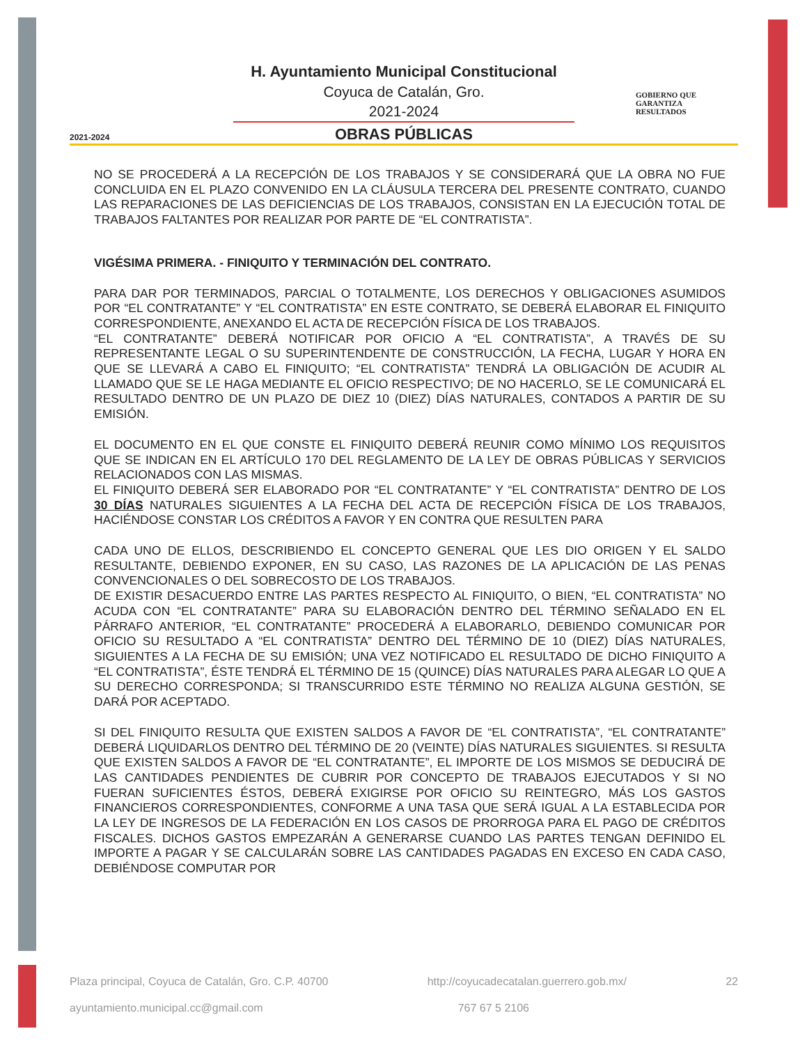2021-2024
GOBIERNO QUE
GARANTIZA
RESULTADOS
H. Ayuntamiento Municipal Constitucional
Coyuca de Catalán, Gro.
2021-2024
OBRAS PÚBLICAS
NO SE PROCEDERÁ A LA RECEPCIÓN DE LOS TRABAJOS Y SE CONSIDERARÁ QUE LA OBRA NO FUE CONCLUIDA EN EL PLAZO CONVENIDO EN LA CLÁUSULA TERCERA DEL PRESENTE CONTRATO, CUANDO LAS REPARACIONES DE LAS DEFICIENCIAS DE LOS TRABAJOS, CONSISTAN EN LA EJECUCIÓN TOTAL DE TRABAJOS FALTANTES POR REALIZAR POR PARTE DE “EL CONTRATISTA”.
VIGÉSIMA PRIMERA. - FINIQUITO Y TERMINACIÓN DEL CONTRATO.
PARA DAR POR TERMINADOS, PARCIAL O TOTALMENTE, LOS DERECHOS Y OBLIGACIONES ASUMIDOS POR “EL CONTRATANTE” Y “EL CONTRATISTA” EN ESTE CONTRATO, SE DEBERÁ ELABORAR EL FINIQUITO CORRESPONDIENTE, ANEXANDO EL ACTA DE RECEPCIÓN FÍSICA DE LOS TRABAJOS.
“EL CONTRATANTE” DEBERÁ NOTIFICAR POR OFICIO A “EL CONTRATISTA”, A TRAVÉS DE SU REPRESENTANTE LEGAL O SU SUPERINTENDENTE DE CONSTRUCCIÓN, LA FECHA, LUGAR Y HORA EN QUE SE LLEVARÁ A CABO EL FINIQUITO; “EL CONTRATISTA” TENDRÁ LA OBLIGACIÓN DE ACUDIR AL LLAMADO QUE SE LE HAGA MEDIANTE EL OFICIO RESPECTIVO; DE NO HACERLO, SE LE COMUNICARÁ EL RESULTADO DENTRO DE UN PLAZO DE DIEZ 10 (DIEZ) DÍAS NATURALES, CONTADOS A PARTIR DE SU EMISIÓN.
EL DOCUMENTO EN EL QUE CONSTE EL FINIQUITO DEBERÁ REUNIR COMO MÍNIMO LOS REQUISITOS QUE SE INDICAN EN EL ARTÍCULO 170 DEL REGLAMENTO DE LA LEY DE OBRAS PÚBLICAS Y SERVICIOS RELACIONADOS CON LAS MISMAS.
EL FINIQUITO DEBERÁ SER ELABORADO POR “EL CONTRATANTE” Y “EL CONTRATISTA” DENTRO DE LOS 30 DÍAS NATURALES SIGUIENTES A LA FECHA DEL ACTA DE RECEPCIÓN FÍSICA DE LOS TRABAJOS, HACIÉNDOSE CONSTAR LOS CRÉDITOS A FAVOR Y EN CONTRA QUE RESULTEN PARA
CADA UNO DE ELLOS, DESCRIBIENDO EL CONCEPTO GENERAL QUE LES DIO ORIGEN Y EL SALDO RESULTANTE, DEBIENDO EXPONER, EN SU CASO, LAS RAZONES DE LA APLICACIÓN DE LAS PENAS CONVENCIONALES O DEL SOBRECOSTO DE LOS TRABAJOS.
DE EXISTIR DESACUERDO ENTRE LAS PARTES RESPECTO AL FINIQUITO, O BIEN, “EL CONTRATISTA” NO ACUDA CON “EL CONTRATANTE” PARA SU ELABORACIÓN DENTRO DEL TÉRMINO SEÑALADO EN EL PÁRRAFO ANTERIOR, “EL CONTRATANTE” PROCEDERÁ A ELABORARLO, DEBIENDO COMUNICAR POR OFICIO SU RESULTADO A “EL CONTRATISTA” DENTRO DEL TÉRMINO DE 10 (DIEZ) DÍAS NATURALES, SIGUIENTES A LA FECHA DE SU EMISIÓN; UNA VEZ NOTIFICADO EL RESULTADO DE DICHO FINIQUITO A “EL CONTRATISTA”, ÉSTE TENDRÁ EL TÉRMINO DE 15 (QUINCE) DÍAS NATURALES PARA ALEGAR LO QUE A SU DERECHO CORRESPONDA; SI TRANSCURRIDO ESTE TÉRMINO NO REALIZA ALGUNA GESTIÓN, SE DARÁ POR ACEPTADO.
SI DEL FINIQUITO RESULTA QUE EXISTEN SALDOS A FAVOR DE “EL CONTRATISTA”, “EL CONTRATANTE” DEBERÁ LIQUIDARLOS DENTRO DEL TÉRMINO DE 20 (VEINTE) DÍAS NATURALES SIGUIENTES. SI RESULTA QUE EXISTEN SALDOS A FAVOR DE “EL CONTRATANTE”, EL IMPORTE DE LOS MISMOS SE DEDUCIRÁ DE LAS CANTIDADES PENDIENTES DE CUBRIR POR CONCEPTO DE TRABAJOS EJECUTADOS Y SI NO FUERAN SUFICIENTES ÉSTOS, DEBERÁ EXIGIRSE POR OFICIO SU REINTEGRO, MÁS LOS GASTOS FINANCIEROS CORRESPONDIENTES, CONFORME A UNA TASA QUE SERÁ IGUAL A LA ESTABLECIDA POR LA LEY DE INGRESOS DE LA FEDERACIÓN EN LOS CASOS DE PRORROGA PARA EL PAGO DE CRÉDITOS FISCALES. DICHOS GASTOS EMPEZARÁN A GENERARSE CUANDO LAS PARTES TENGAN DEFINIDO EL IMPORTE A PAGAR Y SE CALCULARÁN SOBRE LAS CANTIDADES PAGADAS EN EXCESO EN CADA CASO, DEBIÉNDOSE COMPUTAR POR
Plaza principal, Coyuca de Catalán, Gro. C.P. 40700 http://coyucadecatalan.guerrero.gob.mx/ 22
ayuntamiento.municipal.cc@gmail.com 767 67 5 2106